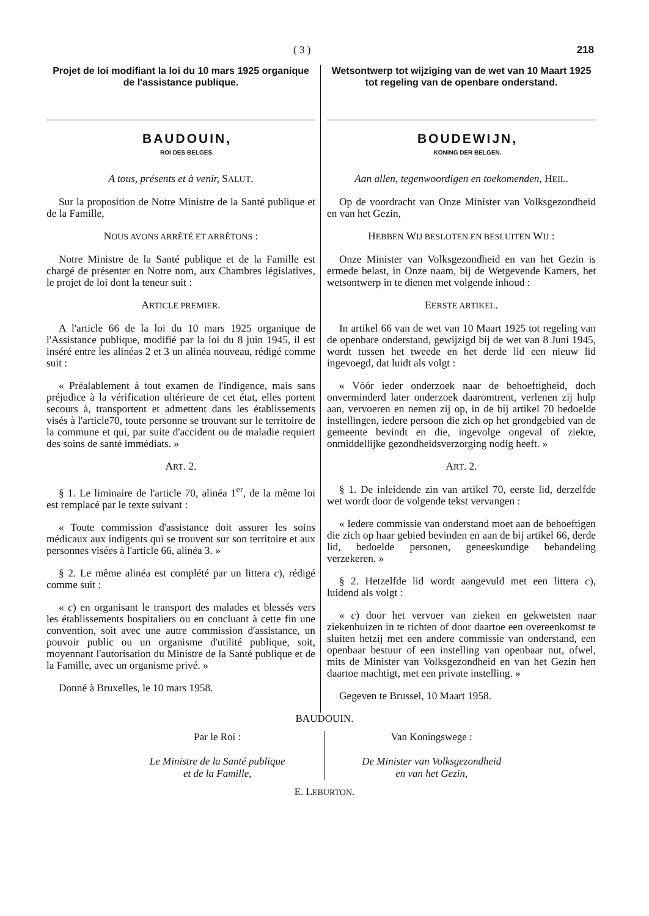( 3 ) 218
Projet de loi modifiant la loi du 10 mars 1925 organique de l'assistance publique.
BAUDOUIN,
ROI DES BELGES.
A tous, présents et à venir, SALUT.
Sur la proposition de Notre Ministre de la Santé publique et de la Famille,
NOUS AVONS ARRÊTÉ ET ARRÊTONS :
Notre Ministre de la Santé publique et de la Famille est chargé de présenter en Notre nom, aux Chambres législatives, le projet de loi dont la teneur suit :
ARTICLE PREMIER.
A l'article 66 de la loi du 10 mars 1925 organique de l'Assistance publique, modifié par la loi du 8 juin 1945, il est inséré entre les alinéas 2 et 3 un alinéa nouveau, rédigé comme suit :
« Préalablement à tout examen de l'indigence, mais sans préjudice à la vérification ultérieure de cet état, elles portent secours à, transportent et admettent dans les établissements visés à l'article70, toute personne se trouvant sur le territoire de la commune et qui, par suite d'accident ou de maladie requiert des soins de santé immédiats. »
ART. 2.
§ 1. Le liminaire de l'article 70, alinéa 1<sup>er</sup>, de la même loi est remplacé par le texte suivant :
« Toute commission d'assistance doit assurer les soins médicaux aux indigents qui se trouvent sur son territoire et aux personnes visées à l'article 66, alinéa 3. »
§ 2. Le même alinéa est complété par un littera c), rédigé comme suit :
« c) en organisant le transport des malades et blessés vers les établissements hospitaliers ou en concluant à cette fin une convention, soit avec une autre commission d'assistance, un pouvoir public ou un organisme d'utilité publique, soit, moyennant l'autorisation du Ministre de la Santé publique et de la Famille, avec un organisme privé. »
Donné à Bruxelles, le 10 mars 1958.
Wetsontwerp tot wijziging van de wet van 10 Maart 1925 tot regeling van de openbare onderstand.
BOUDEWIJN,
KONING DER BELGEN.
Aan allen, tegenwoordigen en toekomenden, HEIL.
Op de voordracht van Onze Minister van Volksgezondheid en van het Gezin,
HEBBEN WIJ BESLOTEN EN BESLUITEN WIJ :
Onze Minister van Volksgezondheid en van het Gezin is ermede belast, in Onze naam, bij de Wetgevende Kamers, het wetsontwerp in te dienen met volgende inhoud :
EERSTE ARTIKEL.
In artikel 66 van de wet van 10 Maart 1925 tot regeling van de openbare onderstand, gewijzigd bij de wet van 8 Juni 1945, wordt tussen het tweede en het derde lid een nieuw lid ingevoegd, dat luidt als volgt :
« Vóór ieder onderzoek naar de behoeftigheid, doch onverminderd later onderzoek daaromtrent, verlenen zij hulp aan, vervoeren en nemen zij op, in de bij artikel 70 bedoelde instellingen, iedere persoon die zich op het grondgebied van de gemeente bevindt en die, ingevolge ongeval of ziekte, onmiddellijke gezondheidsverzorging nodig heeft. »
ART. 2.
§ 1. De inleidende zin van artikel 70, eerste lid, derzelfde wet wordt door de volgende tekst vervangen :
« Iedere commissie van onderstand moet aan de behoeftigen die zich op haar gebied bevinden en aan de bij artikel 66, derde lid, bedoelde personen, geneeskundige behandeling verzekeren. »
§ 2. Hetzelfde lid wordt aangevuld met een littera c), luidend als volgt :
« c) door het vervoer van zieken en gekwetsten naar ziekenhuizen in te richten of door daartoe een overeenkomst te sluiten hetzij met een andere commissie van onderstand, een openbaar bestuur of een instelling van openbaar nut, ofwel, mits de Minister van Volksgezondheid en van het Gezin hen daartoe machtigt, met een private instelling. »
Gegeven te Brussel, 10 Maart 1958.
BAUDOUIN.
Par le Roi :
Le Ministre de la Santé publique
et de la Famille,
Van Koningswege :
De Minister van Volksgezondheid
en van het Gezin,
E. LEBURTON.